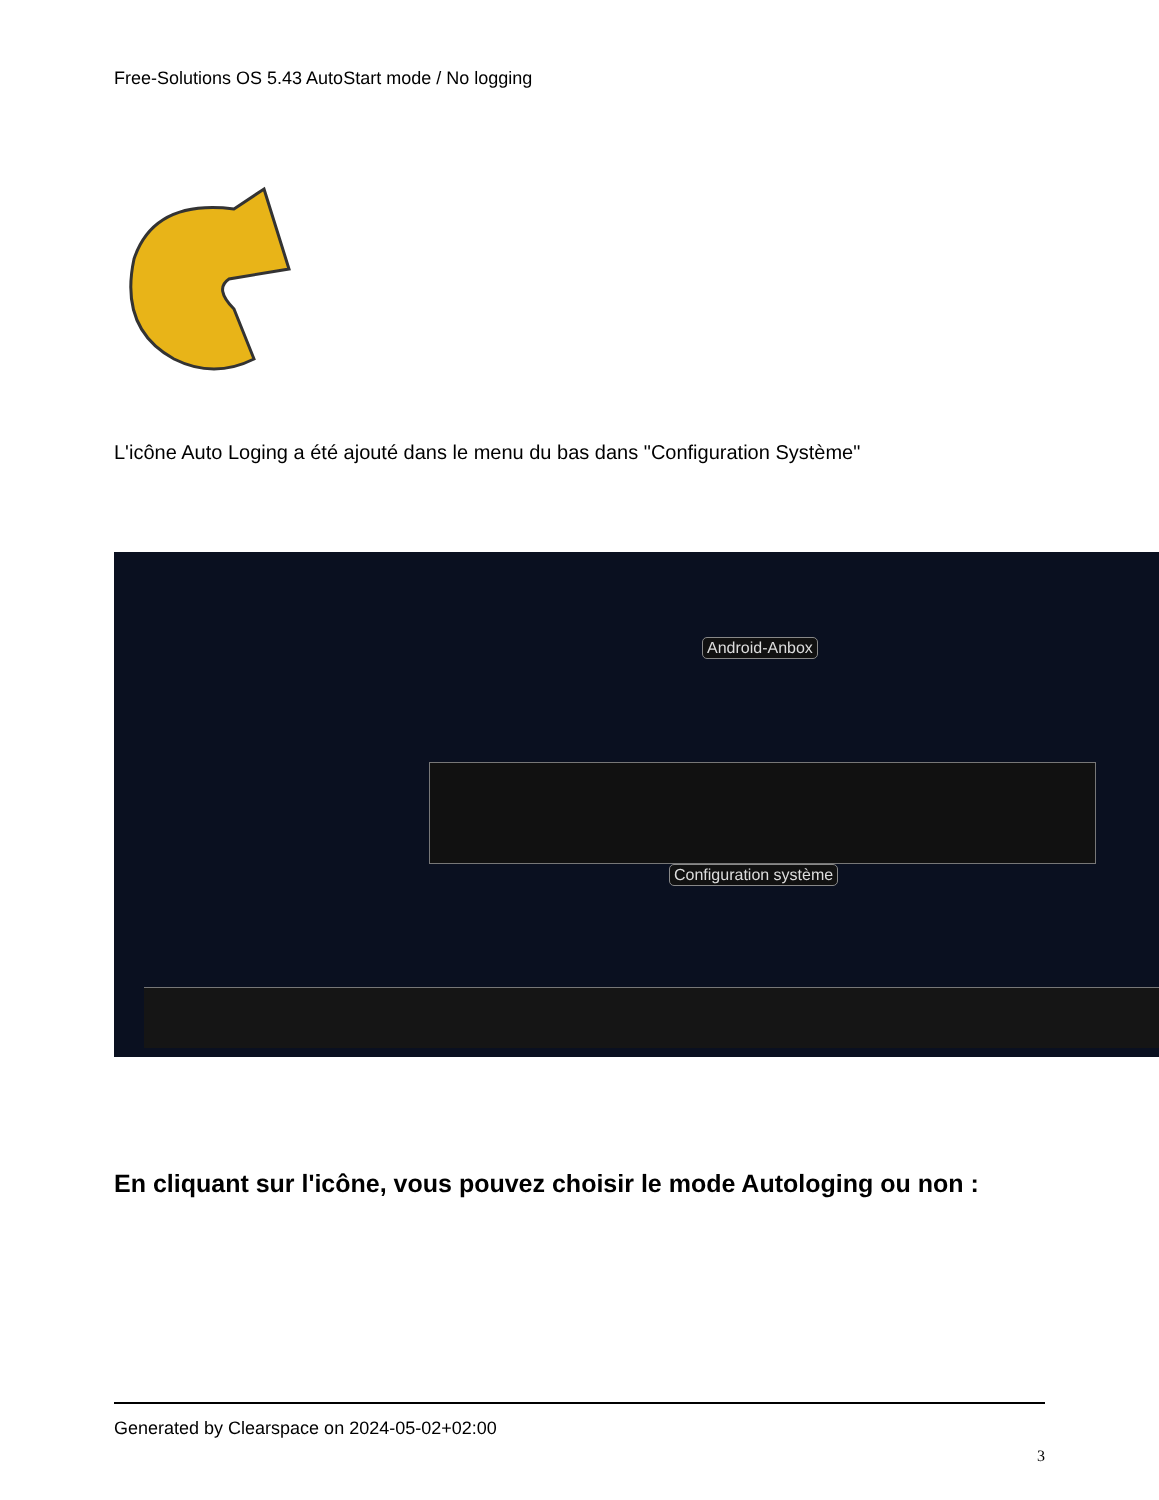Free-Solutions OS 5.43 AutoStart mode / No logging
L'icône Auto Loging a été ajouté dans le menu du bas dans "Configuration Système"
Android-Anbox
Configuration système
En cliquant sur l'icône, vous pouvez choisir le mode Autologing ou non :
Generated by Clearspace on 2024-05-02+02:00
3